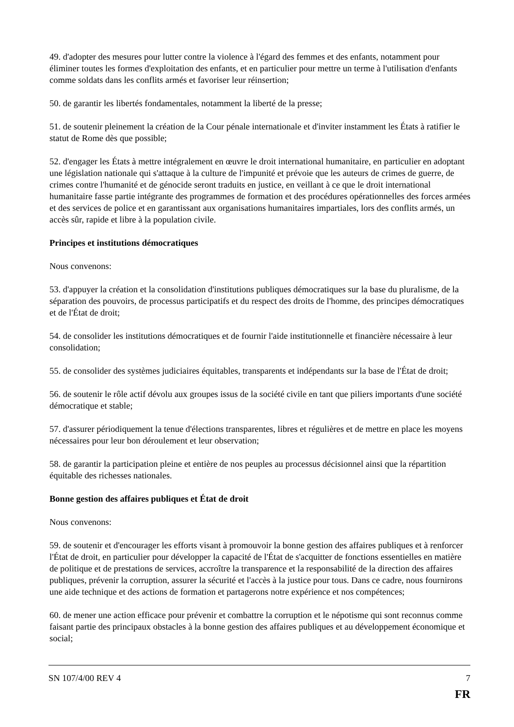49. d'adopter des mesures pour lutter contre la violence à l'égard des femmes et des enfants, notamment pour éliminer toutes les formes d'exploitation des enfants, et en particulier pour mettre un terme à l'utilisation d'enfants comme soldats dans les conflits armés et favoriser leur réinsertion;
50. de garantir les libertés fondamentales, notamment la liberté de la presse;
51. de soutenir pleinement la création de la Cour pénale internationale et d'inviter instamment les États à ratifier le statut de Rome dès que possible;
52. d'engager les États à mettre intégralement en œuvre le droit international humanitaire, en particulier en adoptant une législation nationale qui s'attaque à la culture de l'impunité et prévoie que les auteurs de crimes de guerre, de crimes contre l'humanité et de génocide seront traduits en justice, en veillant à ce que le droit international humanitaire fasse partie intégrante des programmes de formation et des procédures opérationnelles des forces armées et des services de police et en garantissant aux organisations humanitaires impartiales, lors des conflits armés, un accès sûr, rapide et libre à la population civile.
Principes et institutions démocratiques
Nous convenons:
53. d'appuyer la création et la consolidation d'institutions publiques démocratiques sur la base du pluralisme, de la séparation des pouvoirs, de processus participatifs et du respect des droits de l'homme, des principes démocratiques et de l'État de droit;
54. de consolider les institutions démocratiques et de fournir l'aide institutionnelle et financière nécessaire à leur consolidation;
55. de consolider des systèmes judiciaires équitables, transparents et indépendants sur la base de l'État de droit;
56. de soutenir le rôle actif dévolu aux groupes issus de la société civile en tant que piliers importants d'une société démocratique et stable;
57. d'assurer périodiquement la tenue d'élections transparentes, libres et régulières et de mettre en place les moyens nécessaires pour leur bon déroulement et leur observation;
58. de garantir la participation pleine et entière de nos peuples au processus décisionnel ainsi que la répartition équitable des richesses nationales.
Bonne gestion des affaires publiques et État de droit
Nous convenons:
59. de soutenir et d'encourager les efforts visant à promouvoir la bonne gestion des affaires publiques et à renforcer l'État de droit, en particulier pour développer la capacité de l'État de s'acquitter de fonctions essentielles en matière de politique et de prestations de services, accroître la transparence et la responsabilité de la direction des affaires publiques, prévenir la corruption, assurer la sécurité et l'accès à la justice pour tous. Dans ce cadre, nous fournirons une aide technique et des actions de formation et partagerons notre expérience et nos compétences;
60. de mener une action efficace pour prévenir et combattre la corruption et le népotisme qui sont reconnus comme faisant partie des principaux obstacles à la bonne gestion des affaires publiques et au développement économique et social;
SN 107/4/00 REV 4 7
FR